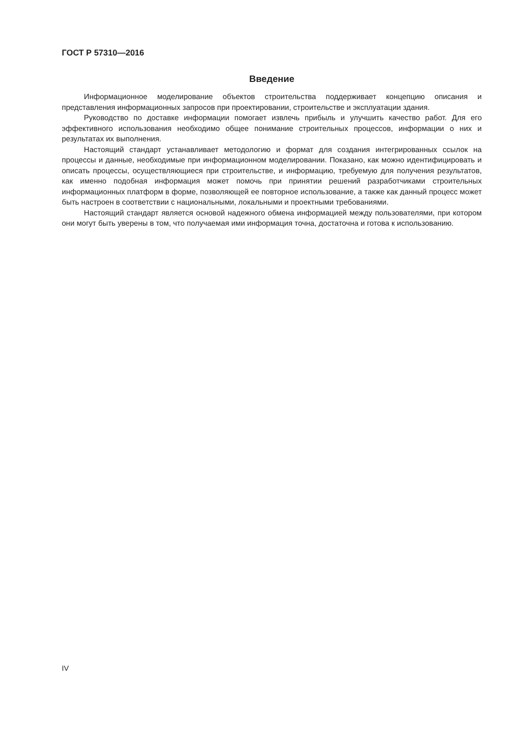ГОСТ Р 57310—2016
Введение
Информационное моделирование объектов строительства поддерживает концепцию описания и представления информационных запросов при проектировании, строительстве и эксплуатации здания.
Руководство по доставке информации помогает извлечь прибыль и улучшить качество работ. Для его эффективного использования необходимо общее понимание строительных процессов, информации о них и результатах их выполнения.
Настоящий стандарт устанавливает методологию и формат для создания интегрированных ссылок на процессы и данные, необходимые при информационном моделировании. Показано, как можно идентифицировать и описать процессы, осуществляющиеся при строительстве, и информацию, требуемую для получения результатов, как именно подобная информация может помочь при принятии решений разработчиками строительных информационных платформ в форме, позволяющей ее повторное использование, а также как данный процесс может быть настроен в соответствии с национальными, локальными и проектными требованиями.
Настоящий стандарт является основой надежного обмена информацией между пользователями, при котором они могут быть уверены в том, что получаемая ими информация точна, достаточна и готова к использованию.
IV